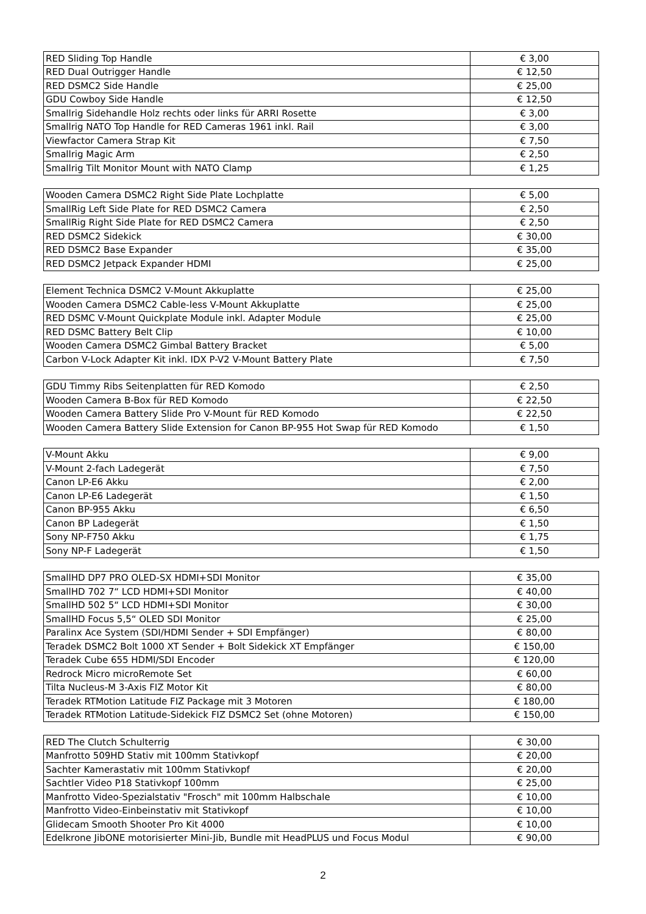| RED Sliding Top Handle | € 3,00 |
| RED Dual Outrigger Handle | € 12,50 |
| RED DSMC2 Side Handle | € 25,00 |
| GDU Cowboy Side Handle | € 12,50 |
| Smallrig Sidehandle Holz rechts oder links für ARRI Rosette | € 3,00 |
| Smallrig NATO Top Handle for RED Cameras 1961 inkl. Rail | € 3,00 |
| Viewfactor Camera Strap Kit | € 7,50 |
| Smallrig Magic Arm | € 2,50 |
| Smallrig Tilt Monitor Mount with NATO Clamp | € 1,25 |
| Wooden Camera DSMC2 Right Side Plate Lochplatte | € 5,00 |
| SmallRig Left Side Plate for RED DSMC2 Camera | € 2,50 |
| SmallRig Right Side Plate for RED DSMC2 Camera | € 2,50 |
| RED DSMC2 Sidekick | € 30,00 |
| RED DSMC2 Base Expander | € 35,00 |
| RED DSMC2 Jetpack Expander HDMI | € 25,00 |
| Element Technica DSMC2 V-Mount Akkuplatte | € 25,00 |
| Wooden Camera DSMC2 Cable-less V-Mount Akkuplatte | € 25,00 |
| RED DSMC V-Mount Quickplate Module inkl. Adapter Module | € 25,00 |
| RED DSMC Battery Belt Clip | € 10,00 |
| Wooden Camera DSMC2 Gimbal Battery Bracket | € 5,00 |
| Carbon V-Lock Adapter Kit inkl. IDX P-V2 V-Mount Battery Plate | € 7,50 |
| GDU Timmy Ribs Seitenplatten für RED Komodo | € 2,50 |
| Wooden Camera B-Box für RED Komodo | € 22,50 |
| Wooden Camera Battery Slide Pro V-Mount für RED Komodo | € 22,50 |
| Wooden Camera Battery Slide Extension for Canon BP-955 Hot Swap für RED Komodo | € 1,50 |
| V-Mount Akku | € 9,00 |
| V-Mount 2-fach Ladegerät | € 7,50 |
| Canon LP-E6 Akku | € 2,00 |
| Canon LP-E6 Ladegerät | € 1,50 |
| Canon BP-955 Akku | € 6,50 |
| Canon BP Ladegerät | € 1,50 |
| Sony NP-F750 Akku | € 1,75 |
| Sony NP-F Ladegerät | € 1,50 |
| SmallHD DP7 PRO OLED-SX HDMI+SDI Monitor | € 35,00 |
| SmallHD 702 7“ LCD HDMI+SDI Monitor | € 40,00 |
| SmallHD 502 5“ LCD HDMI+SDI Monitor | € 30,00 |
| SmallHD Focus 5,5“ OLED SDI Monitor | € 25,00 |
| Paralinx Ace System (SDI/HDMI Sender + SDI Empfänger) | € 80,00 |
| Teradek DSMC2 Bolt 1000 XT Sender + Bolt Sidekick XT Empfänger | € 150,00 |
| Teradek Cube 655 HDMI/SDI Encoder | € 120,00 |
| Redrock Micro microRemote Set | € 60,00 |
| Tilta Nucleus-M 3-Axis FIZ Motor Kit | € 80,00 |
| Teradek RTMotion Latitude FIZ Package mit 3 Motoren | € 180,00 |
| Teradek RTMotion Latitude-Sidekick FIZ DSMC2 Set (ohne Motoren) | € 150,00 |
| RED The Clutch Schulterrig | € 30,00 |
| Manfrotto 509HD Stativ mit 100mm Stativkopf | € 20,00 |
| Sachter Kamerastativ mit 100mm Stativkopf | € 20,00 |
| Sachtler Video P18 Stativkopf 100mm | € 25,00 |
| Manfrotto Video-Spezialstativ "Frosch" mit 100mm Halbschale | € 10,00 |
| Manfrotto Video-Einbeinstativ mit Stativkopf | € 10,00 |
| Glidecam Smooth Shooter Pro Kit 4000 | € 10,00 |
| Edelkrone JibONE motorisierter Mini-Jib, Bundle mit HeadPLUS und Focus Modul | € 90,00 |
2